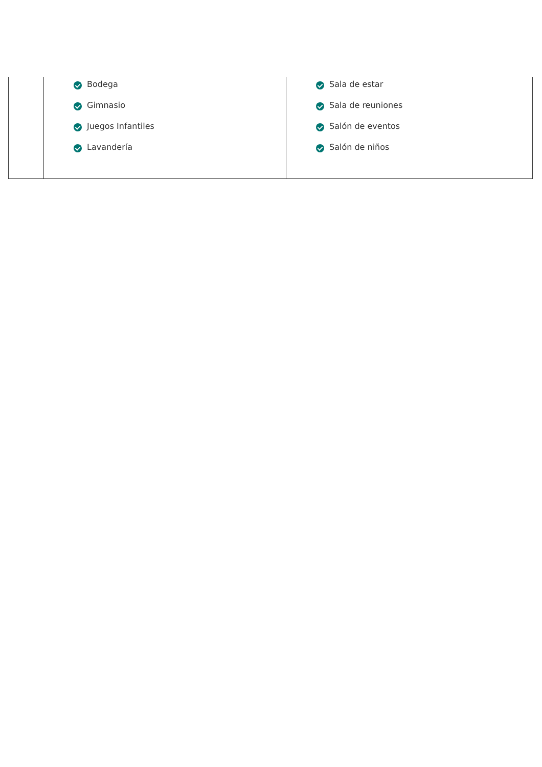| | Bodega Gimnasio Juegos Infantiles Lavandería | Sala de estar Sala de reuniones Salón de eventos Salón de niños |